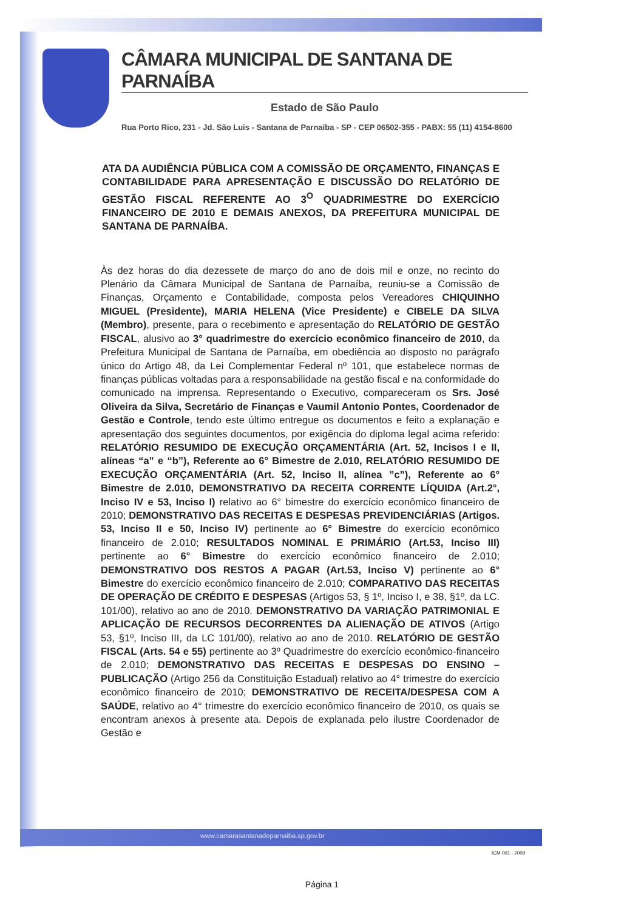CÂMARA MUNICIPAL DE SANTANA DE PARNAÍBA
Estado de São Paulo
Rua Porto Rico, 231 - Jd. São Luis - Santana de Parnaíba - SP - CEP 06502-355 - PABX: 55 (11) 4154-8600
ATA DA AUDIÊNCIA PÚBLICA COM A COMISSÃO DE ORÇAMENTO, FINANÇAS E CONTABILIDADE PARA APRESENTAÇÃO E DISCUSSÃO DO RELATÓRIO DE GESTÃO FISCAL REFERENTE AO 3<sup>O</sup> QUADRIMESTRE DO EXERCÍCIO FINANCEIRO DE 2010 E DEMAIS ANEXOS, DA PREFEITURA MUNICIPAL DE SANTANA DE PARNAÍBA.
Às dez horas do dia dezessete de março do ano de dois mil e onze, no recinto do Plenário da Câmara Municipal de Santana de Parnaíba, reuniu-se a Comissão de Finanças, Orçamento e Contabilidade, composta pelos Vereadores CHIQUINHO MIGUEL (Presidente), MARIA HELENA (Vice Presidente) e CIBELE DA SILVA (Membro), presente, para o recebimento e apresentação do RELATÓRIO DE GESTÃO FISCAL, alusivo ao 3° quadrimestre do exercício econômico financeiro de 2010, da Prefeitura Municipal de Santana de Parnaíba, em obediência ao disposto no parágrafo único do Artigo 48, da Lei Complementar Federal nº 101, que estabelece normas de finanças públicas voltadas para a responsabilidade na gestão fiscal e na conformidade do comunicado na imprensa. Representando o Executivo, compareceram os Srs. José Oliveira da Silva, Secretário de Finanças e Vaumil Antonio Pontes, Coordenador de Gestão e Controle, tendo este último entregue os documentos e feito a explanação e apresentação dos seguintes documentos, por exigência do diploma legal acima referido: RELATÓRIO RESUMIDO DE EXECUÇÃO ORÇAMENTÁRIA (Art. 52, Incisos I e II, alíneas “a” e “b”), Referente ao 6° Bimestre de 2.010, RELATÓRIO RESUMIDO DE EXECUÇÃO ORÇAMENTÁRIA (Art. 52, Inciso II, alínea ”c”), Referente ao 6° Bimestre de 2.010, DEMONSTRATIVO DA RECEITA CORRENTE LÍQUIDA (Art.2°, Inciso IV e 53, Inciso I) relativo ao 6° bimestre do exercício econômico financeiro de 2010; DEMONSTRATIVO DAS RECEITAS E DESPESAS PREVIDENCIÁRIAS (Artigos. 53, Inciso II e 50, Inciso IV) pertinente ao 6° Bimestre do exercício econômico financeiro de 2.010; RESULTADOS NOMINAL E PRIMÁRIO (Art.53, Inciso III) pertinente ao 6° Bimestre do exercício econômico financeiro de 2.010; DEMONSTRATIVO DOS RESTOS A PAGAR (Art.53, Inciso V) pertinente ao 6° Bimestre do exercício econômico financeiro de 2.010; COMPARATIVO DAS RECEITAS DE OPERAÇÃO DE CRÉDITO E DESPESAS (Artigos 53, § 1º, Inciso I, e 38, §1º, da LC. 101/00), relativo ao ano de 2010. DEMONSTRATIVO DA VARIAÇÃO PATRIMONIAL E APLICAÇÃO DE RECURSOS DECORRENTES DA ALIENAÇÃO DE ATIVOS (Artigo 53, §1º, Inciso III, da LC 101/00), relativo ao ano de 2010. RELATÓRIO DE GESTÃO FISCAL (Arts. 54 e 55) pertinente ao 3º Quadrimestre do exercício econômico-financeiro de 2.010; DEMONSTRATIVO DAS RECEITAS E DESPESAS DO ENSINO – PUBLICAÇÃO (Artigo 256 da Constituição Estadual) relativo ao 4° trimestre do exercício econômico financeiro de 2010; DEMONSTRATIVO DE RECEITA/DESPESA COM A SAÚDE, relativo ao 4° trimestre do exercício econômico financeiro de 2010, os quais se encontram anexos à presente ata. Depois de explanada pelo ilustre Coordenador de Gestão e
www.camarasantanadeparnaiba.sp.gov.br
ICM 001 - 2009
Página 1